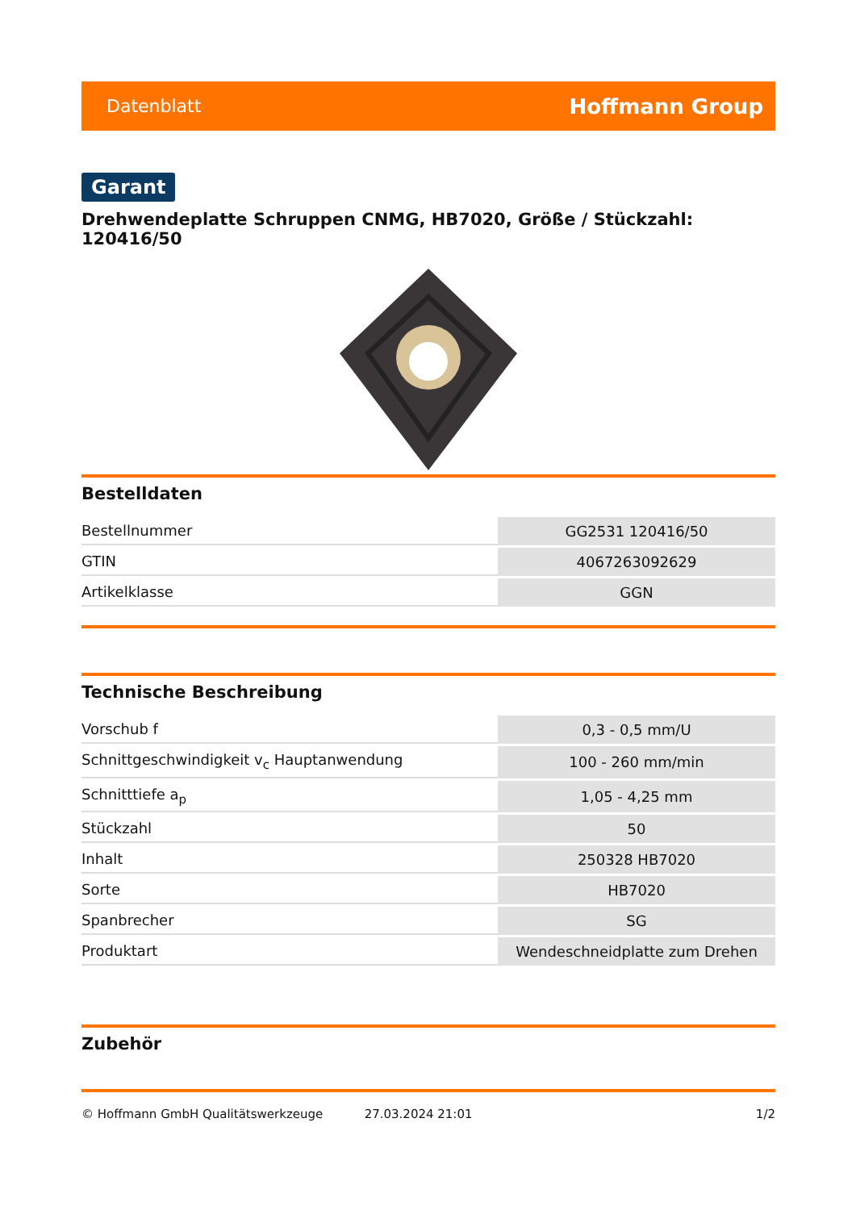Datenblatt Hoffmann Group
Garant
Drehwendeplatte Schruppen CNMG, HB7020, Größe / Stückzahl: 120416/50
Bestelldaten
| Bestellnummer | GG2531 120416/50 |
| GTIN | 4067263092629 |
| Artikelklasse | GGN |
Technische Beschreibung
| Vorschub f | 0,3 - 0,5 mm/U |
| Schnittgeschwindigkeit v<sub>c</sub> Hauptanwendung | 100 - 260 mm/min |
| Schnitttiefe a<sub>p</sub> | 1,05 - 4,25 mm |
| Stückzahl | 50 |
| Inhalt | 250328 HB7020 |
| Sorte | HB7020 |
| Spanbrecher | SG |
| Produktart | Wendeschneidplatte zum Drehen |
Zubehör
© Hoffmann GmbH Qualitätswerkzeuge 27.03.2024 21:01 1/2